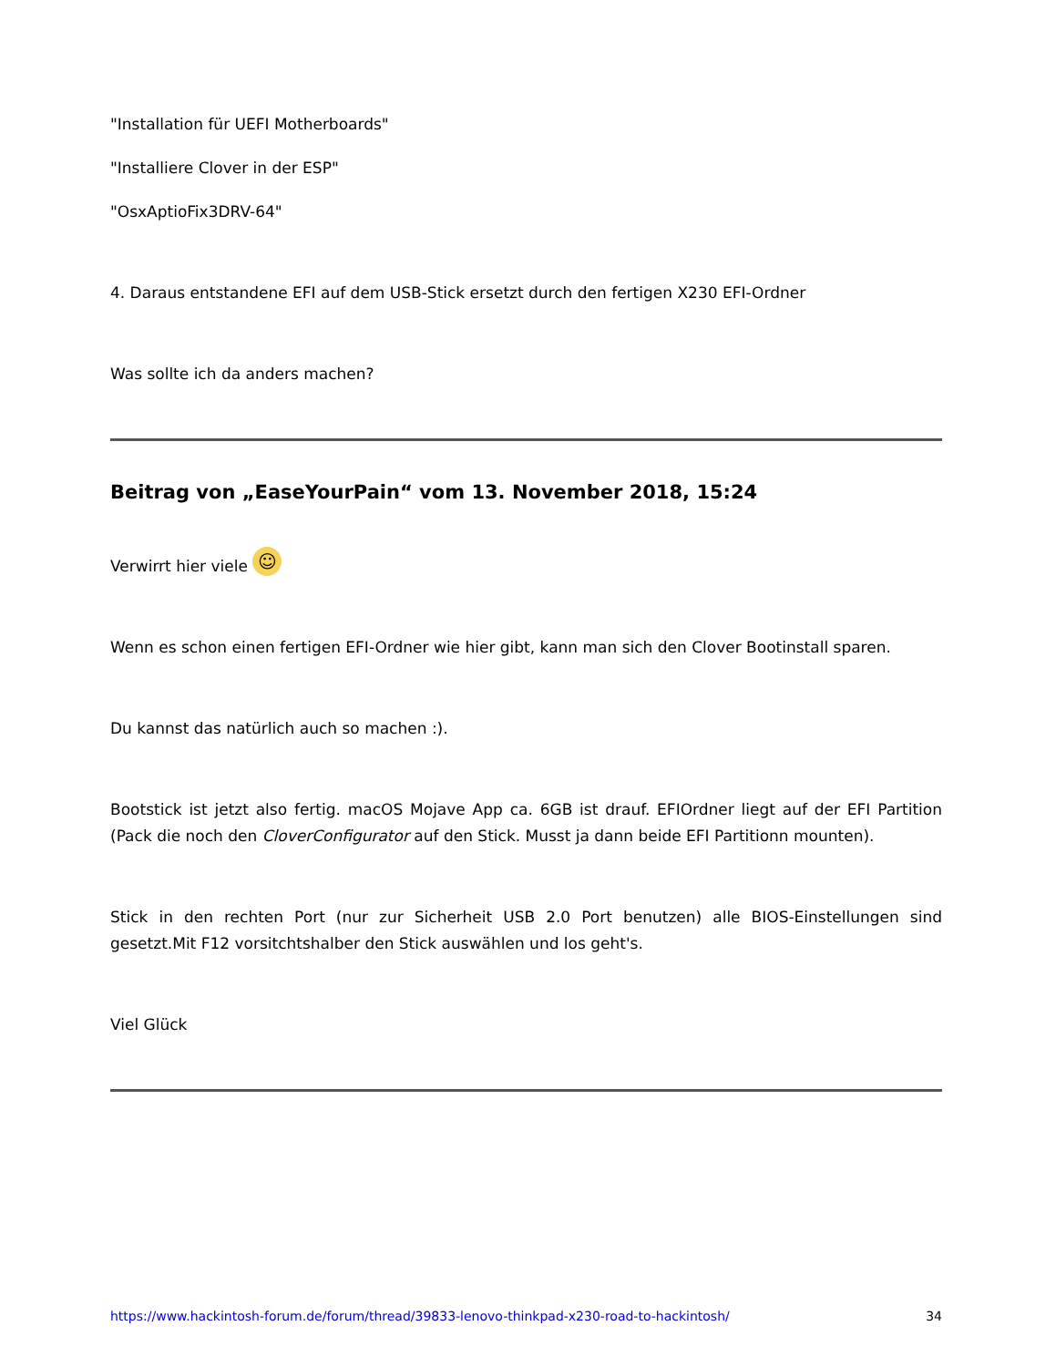"Installation für UEFI Motherboards"
"Installiere Clover in der ESP"
"OsxAptioFix3DRV-64"
4. Daraus entstandene EFI auf dem USB-Stick ersetzt durch den fertigen X230 EFI-Ordner
Was sollte ich da anders machen?
Beitrag von „EaseYourPain“ vom 13. November 2018, 15:24
Verwirrt hier viele ☺
Wenn es schon einen fertigen EFI-Ordner wie hier gibt, kann man sich den Clover Bootinstall sparen.
Du kannst das natürlich auch so machen :).
Bootstick ist jetzt also fertig. macOS Mojave App ca. 6GB ist drauf. EFIOrdner liegt auf der EFI Partition (Pack die noch den CloverConfigurator auf den Stick. Musst ja dann beide EFI Partitionn mounten).
Stick in den rechten Port (nur zur Sicherheit USB 2.0 Port benutzen) alle BIOS-Einstellungen sind gesetzt.Mit F12 vorsitchtshalber den Stick auswählen und los geht's.
Viel Glück
https://www.hackintosh-forum.de/forum/thread/39833-lenovo-thinkpad-x230-road-to-hackintosh/ 34